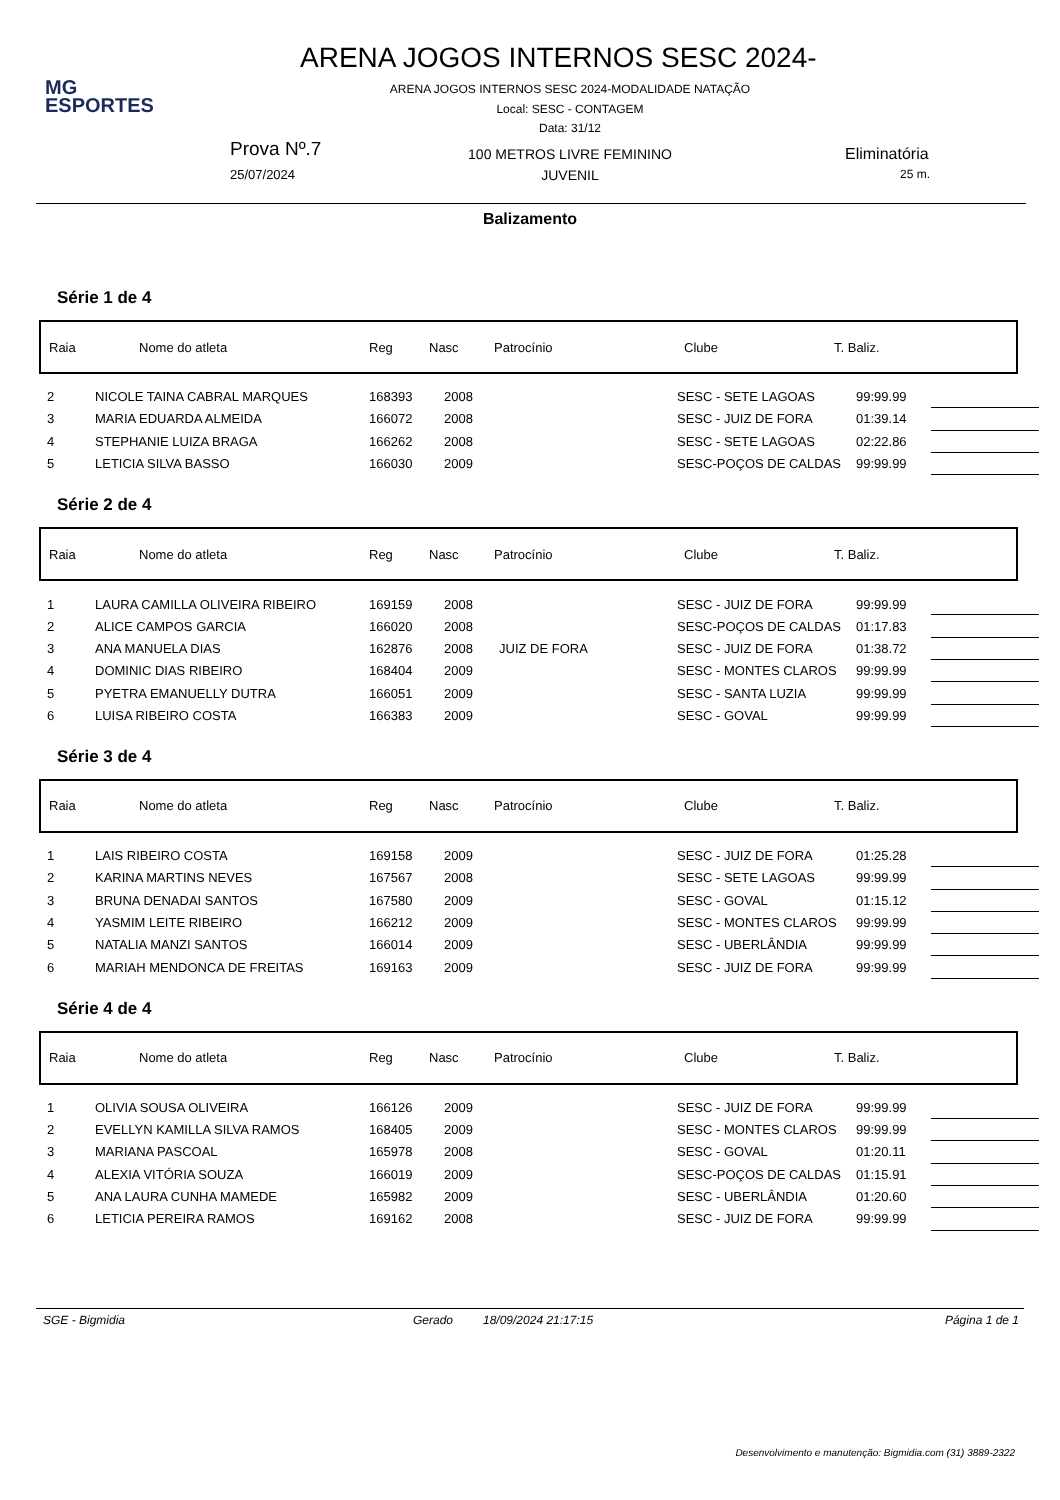MG
ESPORTES
ARENA JOGOS INTERNOS SESC 2024-
ARENA JOGOS INTERNOS SESC 2024-MODALIDADE NATAÇÃO
Local: SESC - CONTAGEM
Data: 31/12
Prova Nº.7
25/07/2024
100 METROS LIVRE FEMININO
JUVENIL
Eliminatória
25 m.
Balizamento
Série 1 de 4
| Raia | Nome do atleta | Reg | Nasc | Patrocínio | Clube | T. Baliz. |
| 2 | NICOLE TAINA CABRAL MARQUES | 168393 | 2008 | | SESC - SETE LAGOAS | 99:99.99 | |
| 3 | MARIA EDUARDA ALMEIDA | 166072 | 2008 | | SESC - JUIZ DE FORA | 01:39.14 | |
| 4 | STEPHANIE LUIZA BRAGA | 166262 | 2008 | | SESC - SETE LAGOAS | 02:22.86 | |
| 5 | LETICIA SILVA BASSO | 166030 | 2009 | | SESC-POÇOS DE CALDAS | 99:99.99 | |
Série 2 de 4
| Raia | Nome do atleta | Reg | Nasc | Patrocínio | Clube | T. Baliz. |
| 1 | LAURA CAMILLA OLIVEIRA RIBEIRO | 169159 | 2008 | | SESC - JUIZ DE FORA | 99:99.99 | |
| 2 | ALICE CAMPOS GARCIA | 166020 | 2008 | | SESC-POÇOS DE CALDAS | 01:17.83 | |
| 3 | ANA MANUELA DIAS | 162876 | 2008 | JUIZ DE FORA | SESC - JUIZ DE FORA | 01:38.72 | |
| 4 | DOMINIC DIAS RIBEIRO | 168404 | 2009 | | SESC - MONTES CLAROS | 99:99.99 | |
| 5 | PYETRA EMANUELLY DUTRA | 166051 | 2009 | | SESC - SANTA LUZIA | 99:99.99 | |
| 6 | LUISA RIBEIRO COSTA | 166383 | 2009 | | SESC - GOVAL | 99:99.99 | |
Série 3 de 4
| Raia | Nome do atleta | Reg | Nasc | Patrocínio | Clube | T. Baliz. |
| 1 | LAIS RIBEIRO COSTA | 169158 | 2009 | | SESC - JUIZ DE FORA | 01:25.28 | |
| 2 | KARINA MARTINS NEVES | 167567 | 2008 | | SESC - SETE LAGOAS | 99:99.99 | |
| 3 | BRUNA DENADAI SANTOS | 167580 | 2009 | | SESC - GOVAL | 01:15.12 | |
| 4 | YASMIM LEITE RIBEIRO | 166212 | 2009 | | SESC - MONTES CLAROS | 99:99.99 | |
| 5 | NATALIA MANZI SANTOS | 166014 | 2009 | | SESC - UBERLÂNDIA | 99:99.99 | |
| 6 | MARIAH MENDONCA DE FREITAS | 169163 | 2009 | | SESC - JUIZ DE FORA | 99:99.99 | |
Série 4 de 4
| Raia | Nome do atleta | Reg | Nasc | Patrocínio | Clube | T. Baliz. |
| 1 | OLIVIA SOUSA OLIVEIRA | 166126 | 2009 | | SESC - JUIZ DE FORA | 99:99.99 | |
| 2 | EVELLYN KAMILLA SILVA RAMOS | 168405 | 2009 | | SESC - MONTES CLAROS | 99:99.99 | |
| 3 | MARIANA PASCOAL | 165978 | 2008 | | SESC - GOVAL | 01:20.11 | |
| 4 | ALEXIA VITÓRIA SOUZA | 166019 | 2009 | | SESC-POÇOS DE CALDAS | 01:15.91 | |
| 5 | ANA LAURA CUNHA MAMEDE | 165982 | 2009 | | SESC - UBERLÂNDIA | 01:20.60 | |
| 6 | LETICIA PEREIRA RAMOS | 169162 | 2008 | | SESC - JUIZ DE FORA | 99:99.99 | |
SGE - Bigmidia Gerado 18/09/2024 21:17:15 Página 1 de 1
Desenvolvimento e manutenção: Bigmidia.com (31) 3889-2322